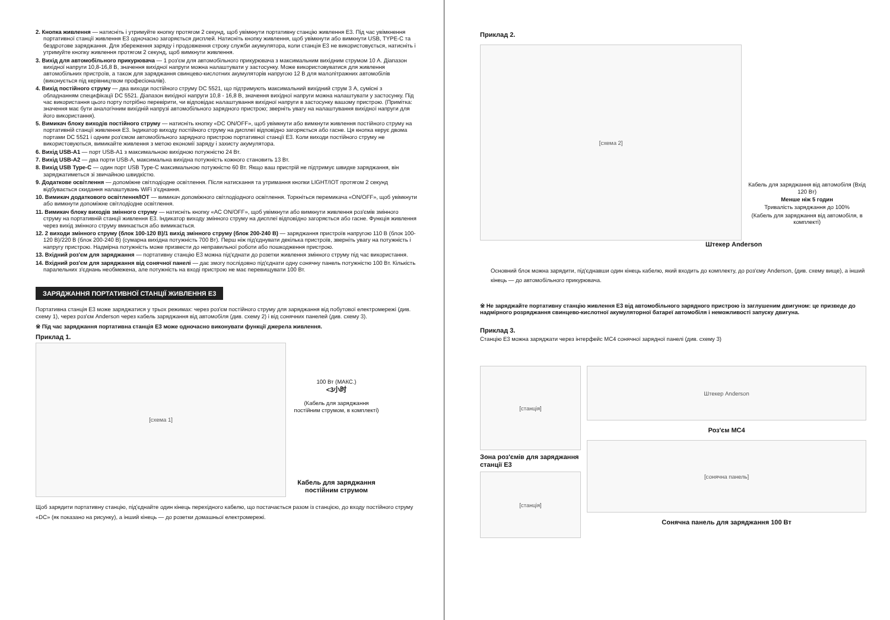2. Кнопка живлення — натисніть і утримуйте кнопку протягом 2 секунд, щоб увімкнути портативну станцію живлення E3. Під час увімкнення портативної станції живлення E3 одночасно загоряється дисплей. Натисніть кнопку живлення, щоб увімкнути або вимкнути USB, TYPE-C та бездротове заряджання. Для збереження заряду і продовження строку служби акумулятора, коли станція E3 не використовується, натисніть і утримуйте кнопку живлення протягом 2 секунд, щоб вимкнути живлення.
3. Вихід для автомобільного прикурювача — 1 роз'єм для автомобільного прикурювача з максимальним вихідним струмом 10 А. Діапазон вихідної напруги 10,8-16,8 В, значення вихідної напруги можна налаштувати у застосунку. Може використовуватися для живлення автомобільних пристроїв, а також для заряджання свинцево-кислотних акумуляторів напругою 12 В для малолітражних автомобілів (виконується під керівництвом професіоналів).
4. Вихід постійного струму — два виходи постійного струму DC 5521, що підтримують максимальний вихідний струм 3 А, сумісні з обладнанням специфікації DC 5521. Діапазон вихідної напруги 10,8 - 16,8 В, значення вихідної напруги можна налаштувати у застосунку. Під час використання цього порту потрібно перевірити, чи відповідає налаштування вихідної напруги в застосунку вашому пристрою. (Примітка: значення має бути аналогічним вихідній напрузі автомобільного зарядного пристрою; зверніть увагу на налаштування вихідної напруги для його використання).
5. Вимикач блоку виходів постійного струму — натисніть кнопку «DC ON/OFF», щоб увімкнути або вимкнути живлення постійного струму на портативній станції живлення E3. Індикатор виходу постійного струму на дисплеї відповідно загоряється або гасне. Ця кнопка керує двома портами DC 5521 і одним роз'ємом автомобільного зарядного пристрою портативної станції E3. Коли виходи постійного струму не використовуються, вимикайте живлення з метою економії заряду і захисту акумулятора.
6. Вихід USB-A1 — порт USB-A1 з максимальною вихідною потужністю 24 Вт.
7. Вихід USB-A2 — два порти USB-A, максимальна вихідна потужність кожного становить 13 Вт.
8. Вихід USB Type-C — один порт USB Type-C максимальною потужністю 60 Вт. Якщо ваш пристрій не підтримує швидке заряджання, він заряджатиметься зі звичайною швидкістю.
9. Додаткове освітлення — допоміжне світлодіодне освітлення. Після натискання та утримання кнопки LIGHT/IOT протягом 2 секунд відбувається скидання налаштувань WiFi з'єднання.
10. Вимикач додаткового освітлення/IOT — вимикач допоміжного світлодіодного освітлення. Торкніться перемикача «ON/OFF», щоб увімкнути або вимкнути допоміжне світлодіодне освітлення.
11. Вимикач блоку виходів змінного струму — натисніть кнопку «AC ON/OFF», щоб увімкнути або вимкнути живлення роз'ємів змінного струму на портативній станції живлення E3. Індикатор виходу змінного струму на дисплеї відповідно загоряється або гасне. Функція живлення через вихід змінного струму вмикається або вимикається.
12. 2 виходи змінного струму (блок 100-120 В)/1 вихід змінного струму (блок 200-240 В) — заряджання пристроїв напругою 110 В (блок 100-120 В)/220 В (блок 200-240 В) (сумарна вихідна потужність 700 Вт). Перш ніж під'єднувати декілька пристроїв, зверніть увагу на потужність і напругу пристрою. Надмірна потужність може призвести до неправильної роботи або пошкодження пристрою.
13. Вхідний роз'єм для заряджання — портативну станцію E3 можна під'єднати до розетки живлення змінного струму під час використання.
14. Вхідний роз'єм для заряджання від сонячної панелі — дає змогу послідовно під'єднати одну сонячну панель потужністю 100 Вт. Кількість паралельних з'єднань необмежена, але потужність на вході пристрою не має перевищувати 100 Вт.
ЗАРЯДЖАННЯ ПОРТАТИВНОЇ СТАНЦІЇ ЖИВЛЕННЯ E3
Портативна станція E3 може заряджатися у трьох режимах: через роз'єм постійного струму для заряджання від побутової електромережі (див. схему 1), через роз'єм Anderson через кабель заряджання від автомобіля (див. схему 2) і від сонячних панелей (див. схему 3).
※ Під час заряджання портативна станція E3 може одночасно виконувати функції джерела живлення.
Приклад 1.
[схема 1]
100 Вт (МАКС.)
<3小时
(Кабель для заряджання постійним струмом, в комплекті)
Кабель для заряджання постійним струмом
Щоб зарядити портативну станцію, під'єднайте один кінець перехідного кабелю, що постачається разом із станцією, до входу постійного струму «DC» (як показано на рисунку), а інший кінець — до розетки домашньої електромережі.
Приклад 2.
[схема 2]
Кабель для заряджання від автомобіля (Вхід 120 Вт)
Менше ніж 5 годин
Тривалість заряджання до 100%
(Кабель для заряджання від автомобіля, в комплекті)
Штекер Anderson
Основний блок можна зарядити, під'єднавши один кінець кабелю, який входить до комплекту, до роз'єму Anderson, (див. схему вище), а інший кінець — до автомобільного прикурювача.
※ Не заряджайте портативну станцію живлення E3 від автомобільного зарядного пристрою із заглушеним двигуном: це призведе до надмірного розряджання свинцево-кислотної акумуляторної батареї автомобіля і неможливості запуску двигуна.
Приклад 3.
Станцію E3 можна заряджати через інтерфейс MC4 сонячної зарядної панелі (див. схему 3)
[станція]
Зона роз'ємів для заряджання станції E3
[станція]
Штекер Anderson
Роз'єм MC4
[сонячна панель]
Сонячна панель для заряджання 100 Вт